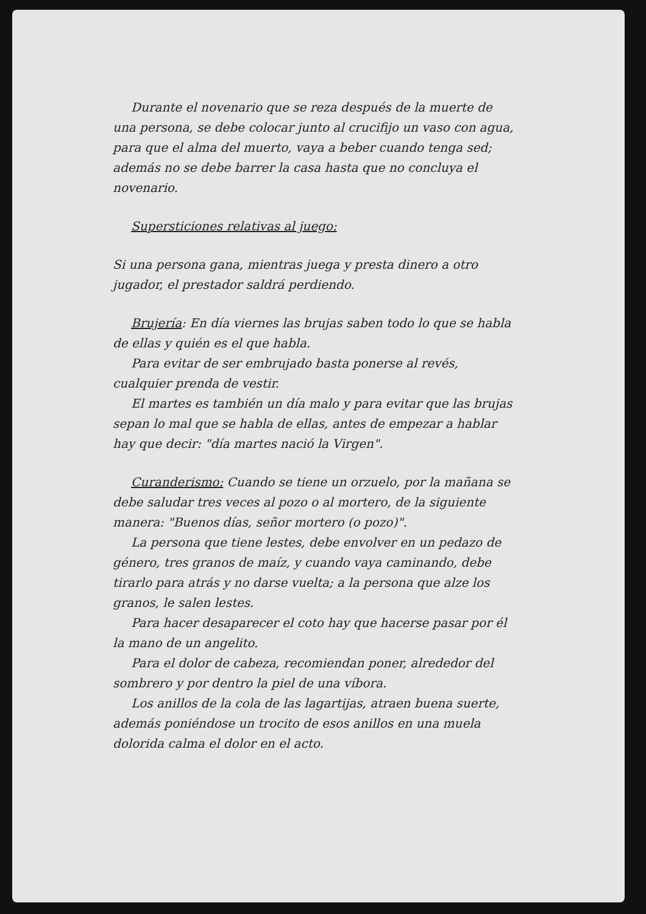Durante el novenario que se reza después de la muerte de una persona, se debe colocar junto al crucifijo un vaso con agua, para que el alma del muerto, vaya a beber cuando tenga sed; además no se debe barrer la casa hasta que no concluya el novenario.
Supersticiones relativas al juego:
Si una persona gana, mientras juega y presta dinero a otro jugador, el prestador saldrá perdiendo.
Brujería: En día viernes las brujas saben todo lo que se habla de ellas y quién es el que habla.
Para evitar de ser embrujado basta ponerse al revés, cualquier prenda de vestir.
El martes es también un día malo y para evitar que las brujas sepan lo mal que se habla de ellas, antes de empezar a hablar hay que decir: "día martes nació la Virgen".
Curanderismo: Cuando se tiene un orzuelo, por la mañana se debe saludar tres veces al pozo o al mortero, de la siguiente manera: "Buenos días, señor mortero (o pozo)".
La persona que tiene lestes, debe envolver en un pedazo de género, tres granos de maíz, y cuando vaya caminando, debe tirarlo para atrás y no darse vuelta; a la persona que alze los granos, le salen lestes.
Para hacer desaparecer el coto hay que hacerse pasar por él la mano de un angelito.
Para el dolor de cabeza, recomiendan poner, alrededor del sombrero y por dentro la piel de una víbora.
Los anillos de la cola de las lagartijas, atraen buena suerte, además poniéndose un trocito de esos anillos en una muela dolorida calma el dolor en el acto.